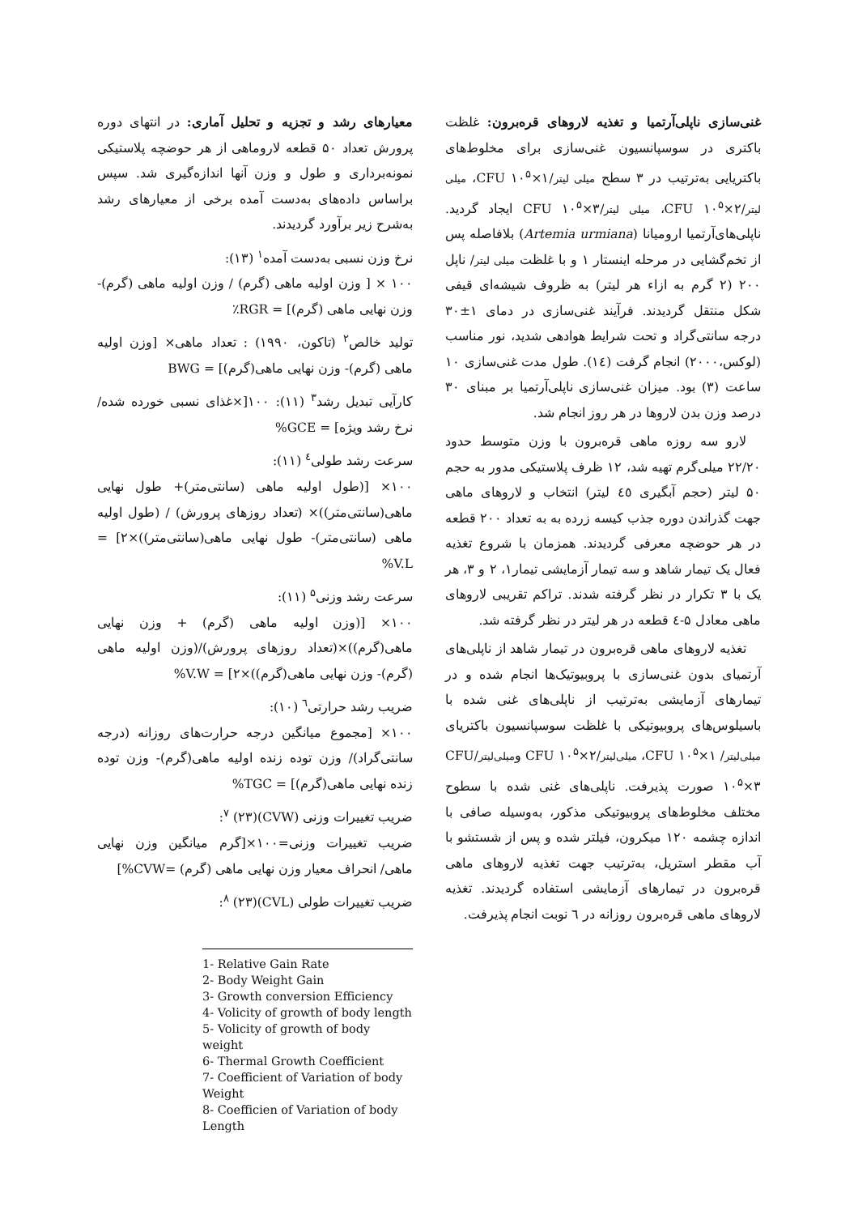غنی‌سازی ناپلی‌آرتمیا و تغذیه لاروهای قره‌برون: غلظت باکتری در سوسپانسیون غنی‌سازی برای مخلوط‌های باکتریایی به‌ترتیب در ۳ سطح میلی لیتر/CFU ۱۰<sup>۵</sup>×۱، میلی لیتر/CFU ۱۰<sup>۵</sup>×۲، میلی لیتر/CFU ۱۰<sup>۵</sup>×۳ ایجاد گردید. ناپلی‌های‌آرتمیا ارومیانا (Artemia urmiana) بلافاصله پس از تخم‌گشایی در مرحله اینستار ۱ و با غلظت میلی لیتر/ ناپل ۲۰۰ (۲ گرم به ازاء هر لیتر) به ظروف شیشه‌ای قیفی شکل منتقل گردیدند. فرآیند غنی‌سازی در دمای ۱±۳۰ درجه سانتی‌گراد و تحت شرایط هوادهی شدید، نور مناسب (لوکس،۲۰۰۰) انجام گرفت (۱٤). طول مدت غنی‌سازی ۱۰ ساعت (۳) بود. میزان غنی‌سازی ناپلی‌آرتمیا بر مبنای ۳۰ درصد وزن بدن لاروها در هر روز انجام شد.
لارو سه روزه ماهی قره‌برون با وزن متوسط حدود ۲۲/۲۰ میلی‌گرم تهیه شد، ۱۲ ظرف پلاستیکی مدور به حجم ۵۰ لیتر (حجم آبگیری ٤٥ لیتر) انتخاب و لاروهای ماهی جهت گذراندن دوره جذب کیسه زرده به به تعداد ۲۰۰ قطعه در هر حوضچه معرفی گردیدند. همزمان با شروع تغذیه فعال یک تیمار شاهد و سه تیمار آزمایشی تیمار۱، ۲ و ۳، هر یک با ۳ تکرار در نظر گرفته شدند. تراکم تقریبی لاروهای ماهی معادل ۵-٤ قطعه در هر لیتر در نظر گرفته شد.
تغذیه لاروهای ماهی قره‌برون در تیمار شاهد از ناپلی‌های آرتمیای بدون غنی‌سازی با پروبیوتیک‌ها انجام شده و در تیمارهای آزمایشی به‌ترتیب از ناپلی‌های غنی شده با باسیلوس‌های پروبیوتیکی با غلظت سوسپانسیون باکتریای میلی‌لیتر/ CFU ۱۰<sup>۵</sup>×۱، میلی‌لیتر/CFU ۱۰<sup>۵</sup>×۲ ومیلی‌لیتر/CFU ۱۰<sup>۵</sup>×۳ صورت پذیرفت. ناپلی‌های غنی شده با سطوح مختلف مخلوط‌های پروبیوتیکی مذکور، به‌وسیله صافی با اندازه چشمه ۱۲۰ میکرون، فیلتر شده و پس از شستشو با آب مقطر استریل، به‌ترتیب جهت تغذیه لاروهای ماهی قره‌برون در تیمارهای آزمایشی استفاده گردیدند. تغذیه لاروهای ماهی قره‌برون روزانه در ٦ نوبت انجام پذیرفت.
معیارهای رشد و تجزیه و تحلیل آماری: در انتهای دوره پرورش تعداد ۵۰ قطعه لاروماهی از هر حوضچه پلاستیکی نمونه‌برداری و طول و وزن آنها اندازه‌گیری شد. سپس براساس داده‌های به‌دست آمده برخی از معیارهای رشد به‌شرح زیر برآورد گردیدند.
نرخ وزن نسبی به‌دست آمده<sup>۱</sup> (۱۳):
۱۰۰ × [ وزن اولیه ماهی (گرم) / وزن اولیه ماهی (گرم)- وزن نهایی ماهی (گرم)] = RGR٪
تولید خالص<sup>۲</sup> (تاکون، ۱۹۹۰) : تعداد ماهی× [وزن اولیه ماهی (گرم)- وزن نهایی ماهی(گرم)] = BWG
کارآیی تبدیل رشد<sup>۳</sup> (۱۱): ۱۰۰[×غذای نسبی خورده شده/ نرخ رشد ویژه] = GCE%
سرعت رشد طولی<sup>٤</sup> (۱۱):
۱۰۰× [(طول اولیه ماهی (سانتی‌متر)+ طول نهایی ماهی(سانتی‌متر))× (تعداد روزهای پرورش) / (طول اولیه ماهی (سانتی‌متر)- طول نهایی ماهی(سانتی‌متر))×۲] = V.L%
سرعت رشد وزنی<sup>۵</sup> (۱۱):
۱۰۰× [(وزن اولیه ماهی (گرم) + وزن نهایی ماهی(گرم))×(تعداد روزهای پرورش)/(وزن اولیه ماهی (گرم)- وزن نهایی ماهی(گرم))×۲] = V.W%
ضریب رشد حرارتی<sup>٦</sup> (۱۰):
۱۰۰× [مجموع میانگین درجه حرارت‌های روزانه (درجه سانتی‌گراد)/ وزن توده زنده اولیه ماهی(گرم)- وزن توده زنده نهایی ماهی(گرم)] = TGC%
ضریب تغییرات وزنی (CVW)<sup>۷</sup> (۲۳):
ضریب تغییرات وزنی=۱۰۰×[گرم میانگین وزن نهایی ماهی/ انحراف معیار وزن نهایی ماهی (گرم) =CVW%]
ضریب تغییرات طولی (CVL)<sup>۸</sup> (۲۳):
1- Relative Gain Rate
2- Body Weight Gain
3- Growth conversion Efficiency
4- Volicity of growth of body length
5- Volicity of growth of body weight
6- Thermal Growth Coefficient
7- Coefficient of Variation of body Weight
8- Coefficien of Variation of body Length